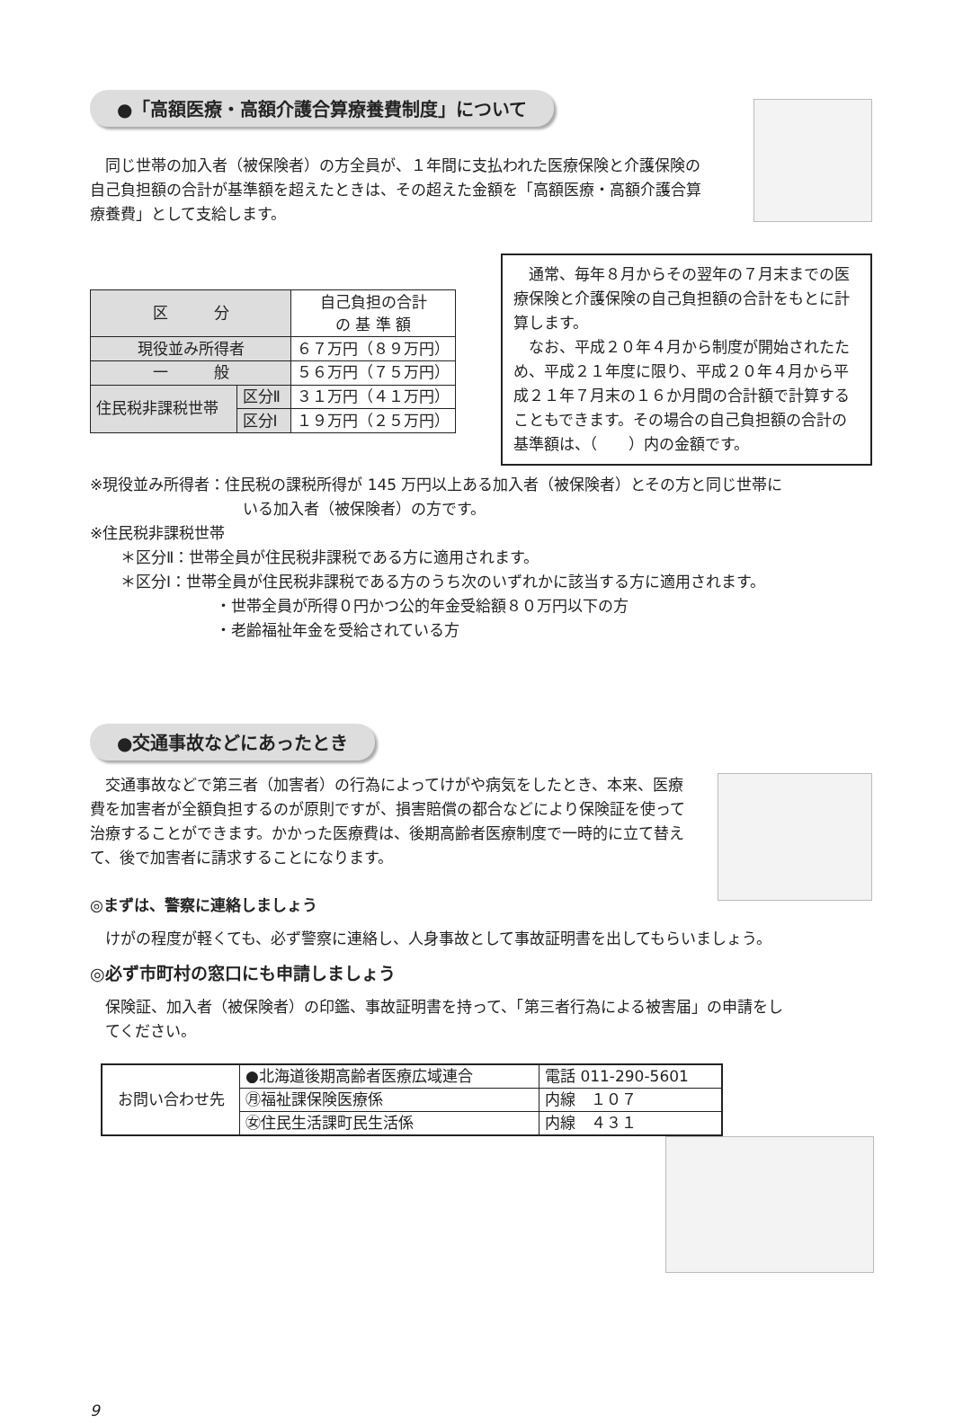●「高額医療・高額介護合算療養費制度」について
　同じ世帯の加入者（被保険者）の方全員が、１年間に支払われた医療保険と介護保険の自己負担額の合計が基準額を超えたときは、その超えた金額を「高額医療・高額介護合算療養費」として支給します。
| 区 分 | | 自己負担の合計 の 基 準 額 |
| --- | --- | --- |
| 現役並み所得者 | | ６７万円（８９万円） |
| 一 般 | | ５６万円（７５万円） |
| 住民税非課税世帯 | 区分Ⅱ | ３１万円（４１万円） |
| | 区分Ⅰ | １９万円（２５万円） |
　通常、毎年８月からその翌年の７月末までの医療保険と介護保険の自己負担額の合計をもとに計算します。
　なお、平成２０年４月から制度が開始されたため、平成２１年度に限り、平成２０年４月から平成２１年７月末の１６か月間の合計額で計算することもできます。その場合の自己負担額の合計の基準額は、（　　）内の金額です。
※現役並み所得者：住民税の課税所得が 145 万円以上ある加入者（被保険者）とその方と同じ世帯に
いる加入者（被保険者）の方です。
※住民税非課税世帯
　　＊区分Ⅱ：世帯全員が住民税非課税である方に適用されます。
　　＊区分Ⅰ：世帯全員が住民税非課税である方のうち次のいずれかに該当する方に適用されます。
・世帯全員が所得０円かつ公的年金受給額８０万円以下の方
・老齢福祉年金を受給されている方
●交通事故などにあったとき
　交通事故などで第三者（加害者）の行為によってけがや病気をしたとき、本来、医療費を加害者が全額負担するのが原則ですが、損害賠償の都合などにより保険証を使って治療することができます。かかった医療費は、後期高齢者医療制度で一時的に立て替えて、後で加害者に請求することになります。
◎まずは、警察に連絡しましょう
　けがの程度が軽くても、必ず警察に連絡し、人身事故として事故証明書を出してもらいましょう。
◎必ず市町村の窓口にも申請しましょう
　保険証、加入者（被保険者）の印鑑、事故証明書を持って、「第三者行為による被害届」の申請をし
　てください。
| お問い合わせ先 | ●北海道後期高齢者医療広域連合 | 電話 011-290-5601 |
| | ㊊福祉課保険医療係 | 内線 １０７ |
| | ㊛住民生活課町民生活係 | 内線 ４３１ |
9